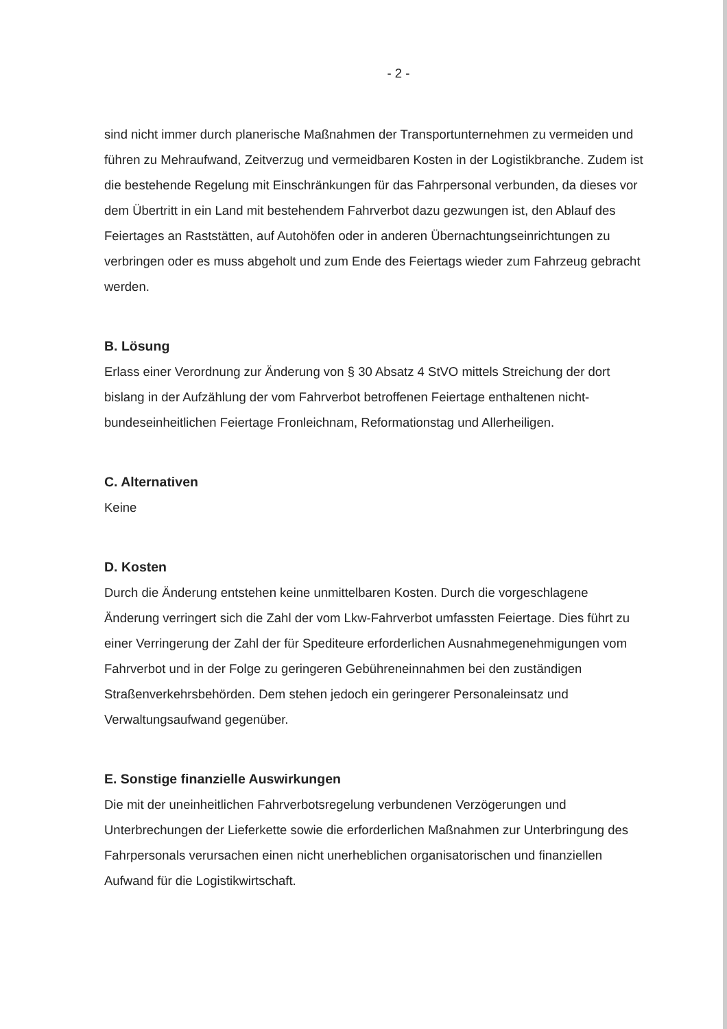- 2 -
sind nicht immer durch planerische Maßnahmen der Transportunternehmen zu vermeiden und führen zu Mehraufwand, Zeitverzug und vermeidbaren Kosten in der Logistikbranche. Zudem ist die bestehende Regelung mit Einschränkungen für das Fahrpersonal verbunden, da dieses vor dem Übertritt in ein Land mit bestehendem Fahrverbot dazu gezwungen ist, den Ablauf des Feiertages an Raststätten, auf Autohöfen oder in anderen Übernachtungseinrichtungen zu verbringen oder es muss abgeholt und zum Ende des Feiertags wieder zum Fahrzeug gebracht werden.
B. Lösung
Erlass einer Verordnung zur Änderung von § 30 Absatz 4 StVO mittels Streichung der dort bislang in der Aufzählung der vom Fahrverbot betroffenen Feiertage enthaltenen nicht-bundeseinheitlichen Feiertage Fronleichnam, Reformationstag und Allerheiligen.
C. Alternativen
Keine
D. Kosten
Durch die Änderung entstehen keine unmittelbaren Kosten. Durch die vorgeschlagene Änderung verringert sich die Zahl der vom Lkw-Fahrverbot umfassten Feiertage. Dies führt zu einer Verringerung der Zahl der für Spediteure erforderlichen Ausnahmegenehmigungen vom Fahrverbot und in der Folge zu geringeren Gebühreneinnahmen bei den zuständigen Straßenverkehrsbehörden. Dem stehen jedoch ein geringerer Personaleinsatz und Verwaltungsaufwand gegenüber.
E. Sonstige finanzielle Auswirkungen
Die mit der uneinheitlichen Fahrverbotsregelung verbundenen Verzögerungen und Unterbrechungen der Lieferkette sowie die erforderlichen Maßnahmen zur Unterbringung des Fahrpersonals verursachen einen nicht unerheblichen organisatorischen und finanziellen Aufwand für die Logistikwirtschaft.